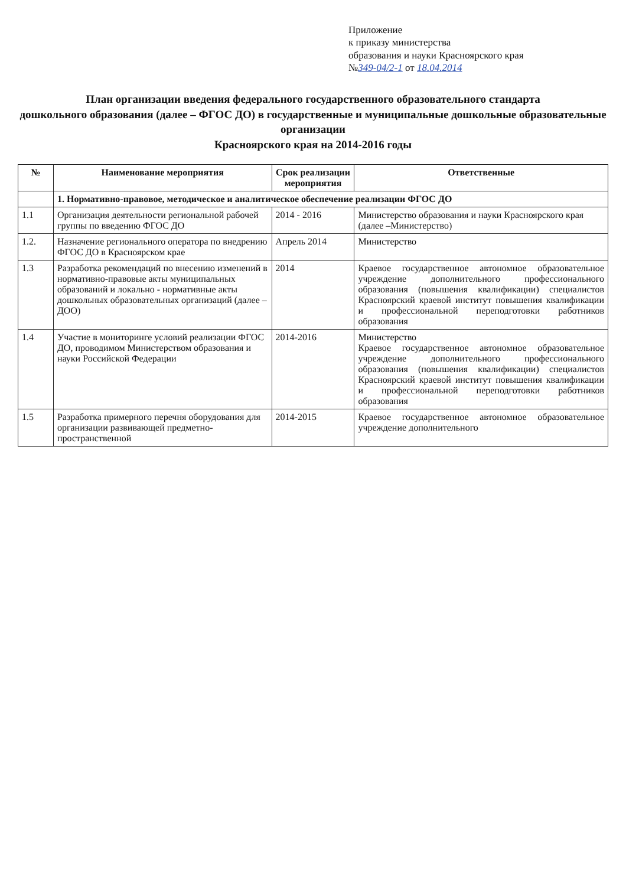Приложение
к приказу министерства
образования и науки Красноярского края
№349-04/2-1 от 18.04.2014
План организации введения федерального государственного образовательного стандарта
дошкольного образования (далее – ФГОС ДО) в государственные и муниципальные дошкольные образовательные организации
Красноярского края на 2014-2016 годы
| № | Наименование мероприятия | Срок реализации мероприятия | Ответственные |
| --- | --- | --- | --- |
| | 1. Нормативно-правовое, методическое и аналитическое обеспечение реализации ФГОС ДО | | |
| 1.1 | Организация деятельности региональной рабочей группы по введению ФГОС ДО | 2014 - 2016 | Министерство образования и науки Красноярского края (далее –Министерство) |
| 1.2. | Назначение регионального оператора по внедрению ФГОС ДО в Красноярском крае | Апрель 2014 | Министерство |
| 1.3 | Разработка рекомендаций по внесению изменений в нормативно-правовые акты муниципальных образований и локально - нормативные акты дошкольных образовательных организаций (далее – ДОО) | 2014 | Краевое государственное автономное образовательное учреждение дополнительного профессионального образования (повышения квалификации) специалистов Красноярский краевой институт повышения квалификации и профессиональной переподготовки работников образования |
| 1.4 | Участие в мониторинге условий реализации ФГОС ДО, проводимом Министерством образования и науки Российской Федерации | 2014-2016 | Министерство Краевое государственное автономное образовательное учреждение дополнительного профессионального образования (повышения квалификации) специалистов Красноярский краевой институт повышения квалификации и профессиональной переподготовки работников образования |
| 1.5 | Разработка примерного перечня оборудования для организации развивающей предметно-пространственной | 2014-2015 | Краевое государственное автономное образовательное учреждение дополнительного |